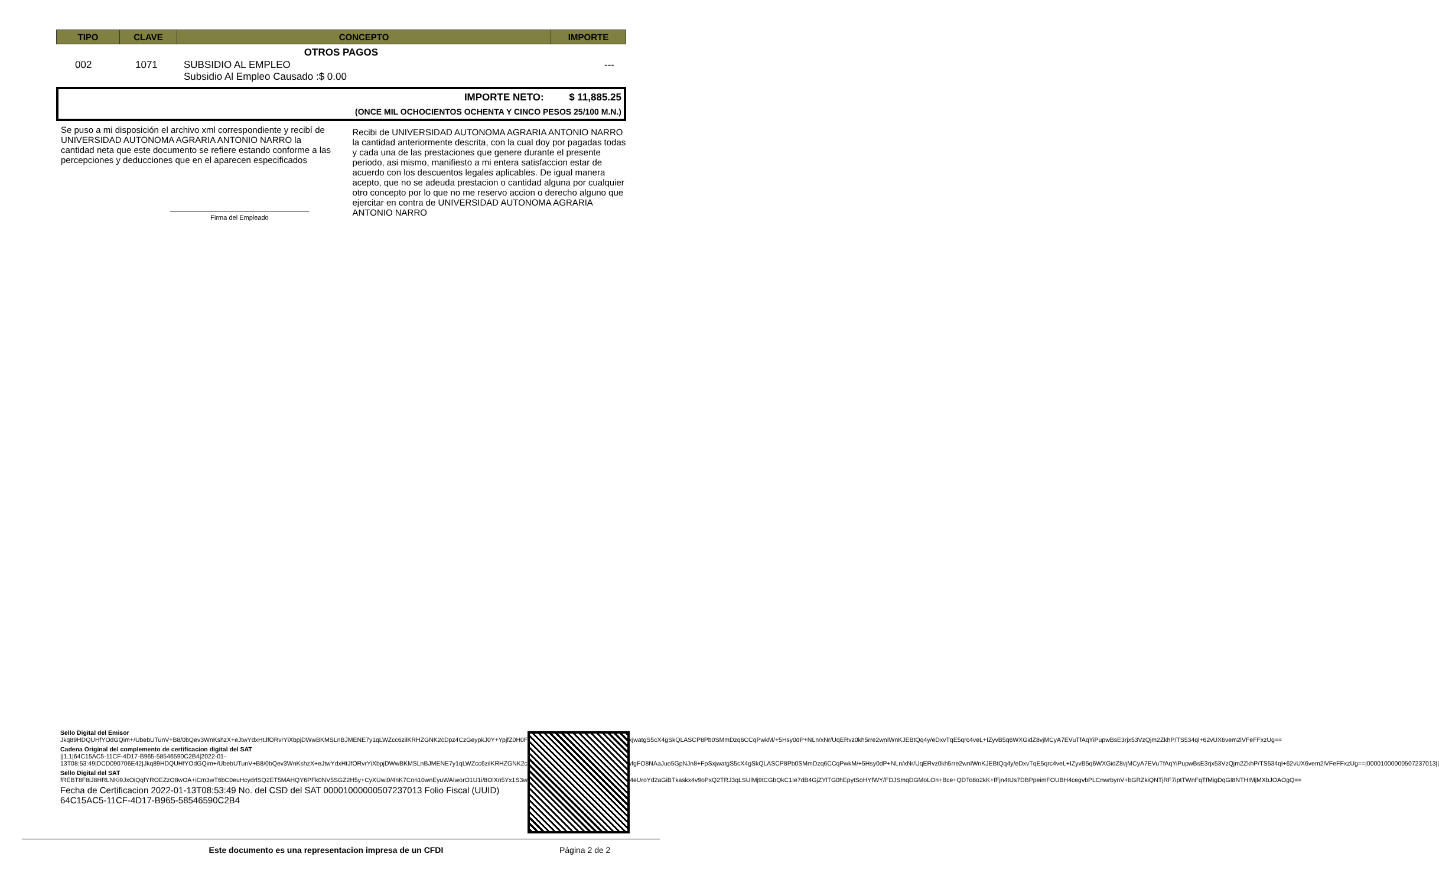| TIPO | CLAVE | CONCEPTO | IMPORTE |
| --- | --- | --- | --- |
OTROS PAGOS
| 002 | 1071 | SUBSIDIO AL EMPLEO Subsidio Al Empleo Causado :$ 0.00 | --- |
IMPORTE NETO: $ 11,885.25
(ONCE MIL OCHOCIENTOS OCHENTA Y CINCO PESOS 25/100 M.N.)
Se puso a mi disposición el archivo xml correspondiente y recibí de UNIVERSIDAD AUTONOMA AGRARIA ANTONIO NARRO la cantidad neta que este documento se refiere estando conforme a las percepciones y deducciones que en el aparecen especificados
Firma del Empleado
Recibi de UNIVERSIDAD AUTONOMA AGRARIA ANTONIO NARRO la cantidad anteriormente descrita, con la cual doy por pagadas todas y cada una de las prestaciones que genere durante el presente periodo, asi mismo, manifiesto a mi entera satisfaccion estar de acuerdo con los descuentos legales aplicables. De igual manera acepto, que no se adeuda prestacion o cantidad alguna por cualquier otro concepto por lo que no me reservo accion o derecho alguno que ejercitar en contra de UNIVERSIDAD AUTONOMA AGRARIA ANTONIO NARRO
Sello Digital del Emisor
Jkq89HDQUHfYOdGQim+/UbebUTunV+B8/0bQev3WnKshzX+eJtwYdxHtJfORvrYiXbpjDWwBKMSLnBJMENE7y1qLWZcc6zilKRHZGNK2cDpz4CzGeypkJ0Y+YpjfZ0H0FulAZItwfgFO8NAaJuo5GpNJn8+FpSxjwatgS5cX4gSkQLASCP8Pb0SMmDzq6CCqPwkM/+5Hsy0dP+NLn/xNr/UqERvz0kh5rre2wnIWnKJEBtQq4y/eDxvTqE5qrc4veL+IZyvB5q6WXGidZ8vjMCyA7EVuTfAqYiPupwBsE3rjx53VzQjm2ZkhP/TS534ql+62vUX6vem2lVFeFFxzUg==
Cadena Original del complemento de certificacion digital del SAT
||1.1|64C15AC5-11CF-4D17-B965-58546590C2B4|2022-01-13T08:53:49|DCD090706E42|Jkq89HDQUHfYOdGQim+/UbebUTunV+B8/0bQev3WnKshzX+eJtwYdxHtJfORvrYiXbpjDWwBKMSLnBJMENE7y1qLWZcc6zilKRHZGNK2cDpz4CzGeypkJ0Y+YpjfZ0H0FulAZItwfgFO8NAaJuo5GpNJn8+FpSxjwatgS5cX4gSkQLASCP8Pb0SMmDzq6CCqPwkM/+5Hsy0dP+NLn/xNr/UqERvz0kh5rre2wnIWnKJEBtQq4y/eDxvTqE5qrc4veL+IZyvB5q6WXGidZ8vjMCyA7EVuTfAqYiPupwBsE3rjx53VzQjm2ZkhP/TS534ql+62vUX6vem2lVFeFFxzUg==|00001000000507237013||
Sello Digital del SAT
fREBT8F8iJ8HRLNKi9JxOiQqfYROEZzO8wOA+iCm3wT6bC0euHcydrlSQ2ET5MAHQY6PFk0NV5SGZ2H5y+CyXUwi0/4nK7Cnn10wnEyuWAIworO1U1i/8OlXn5Yx1S3wiXwCeBlqFIdGJzHuA6HqkSZrwT6Wj4eUroYd2aGiBTkaskx4v9oPxQ2TRJ3qLSUlMj9tCGbQkC1Ie7dB4GjZYlTG0hEpytSoHYfWY/FDJSmqDGMoLOn+Bce+QDTo8o2kK+fFjn4tUs7DBPpeimFOUBH4cegvbPLCnwrbynV+bGRZkiQNTjRF7iptTWnFqTfMigDqGI8NTHIMjMXbJOAOgQ==
Fecha de Certificacion 2022-01-13T08:53:49 No. del CSD del SAT 00001000000507237013 Folio Fiscal (UUID) 64C15AC5-11CF-4D17-B965-58546590C2B4
Este documento es una representacion impresa de un CFDI Página 2 de 2